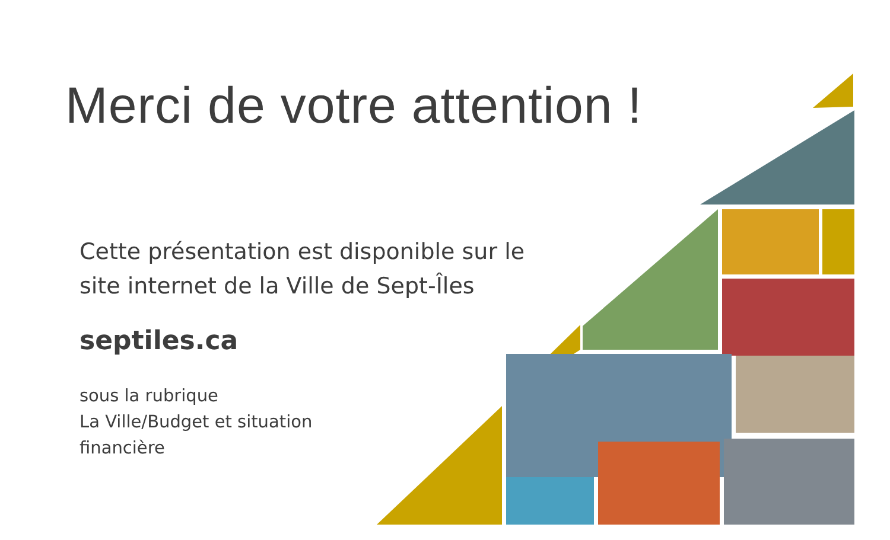Merci de votre attention !
Cette présentation est disponible sur le
site internet de la Ville de Sept-Îles
septiles.ca
sous la rubrique
La Ville/Budget et situation
financière